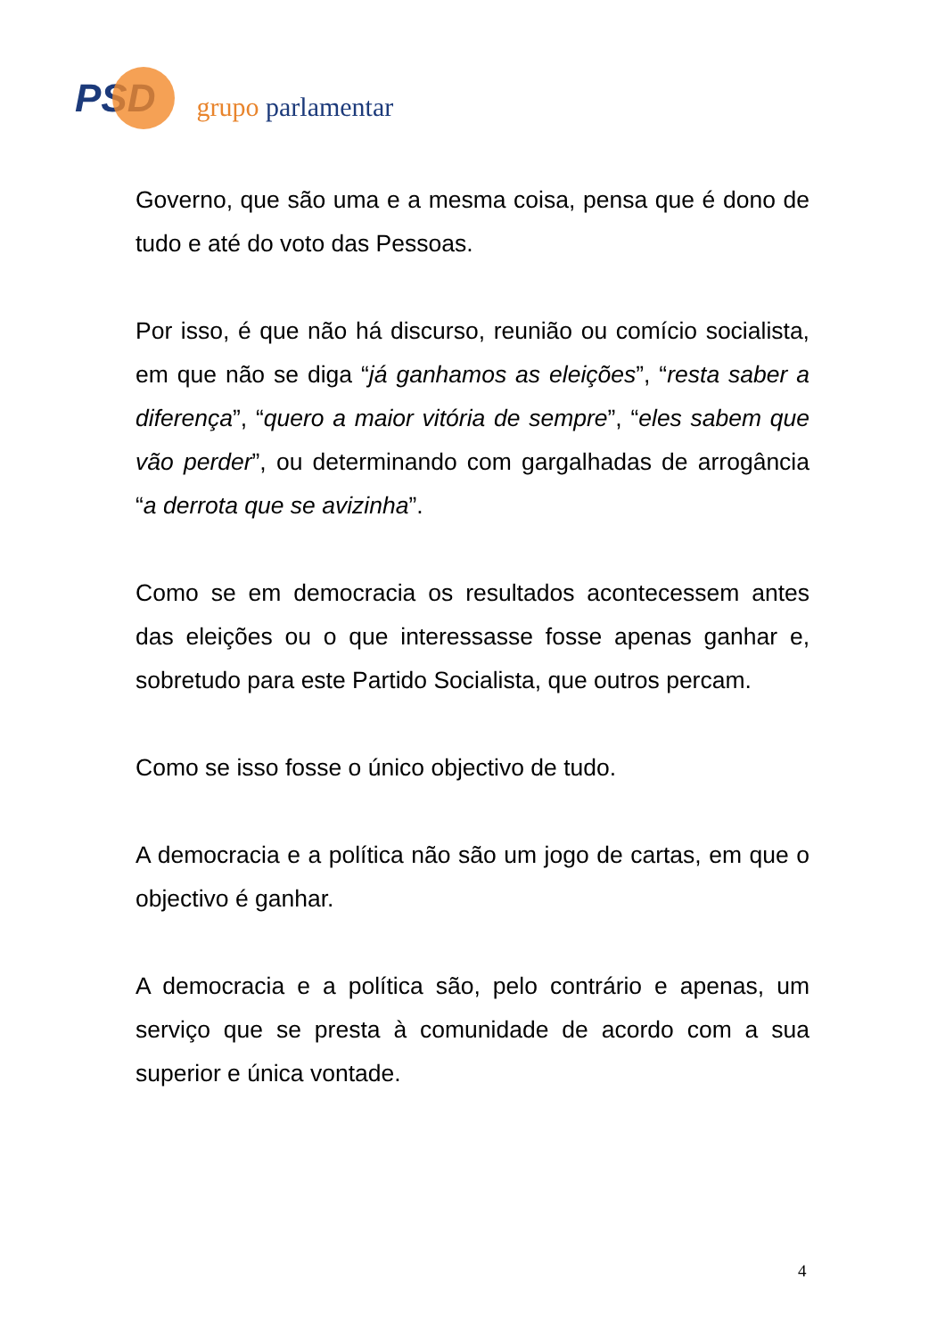PSD
grupo parlamentar
Governo, que são uma e a mesma coisa, pensa que é dono de tudo e até do voto das Pessoas.
Por isso, é que não há discurso, reunião ou comício socialista, em que não se diga “já ganhamos as eleições”, “resta saber a diferença”, “quero a maior vitória de sempre”, “eles sabem que vão perder”, ou determinando com gargalhadas de arrogância “a derrota que se avizinha”.
Como se em democracia os resultados acontecessem antes das eleições ou o que interessasse fosse apenas ganhar e, sobretudo para este Partido Socialista, que outros percam.
Como se isso fosse o único objectivo de tudo.
A democracia e a política não são um jogo de cartas, em que o objectivo é ganhar.
A democracia e a política são, pelo contrário e apenas, um serviço que se presta à comunidade de acordo com a sua superior e única vontade.
4